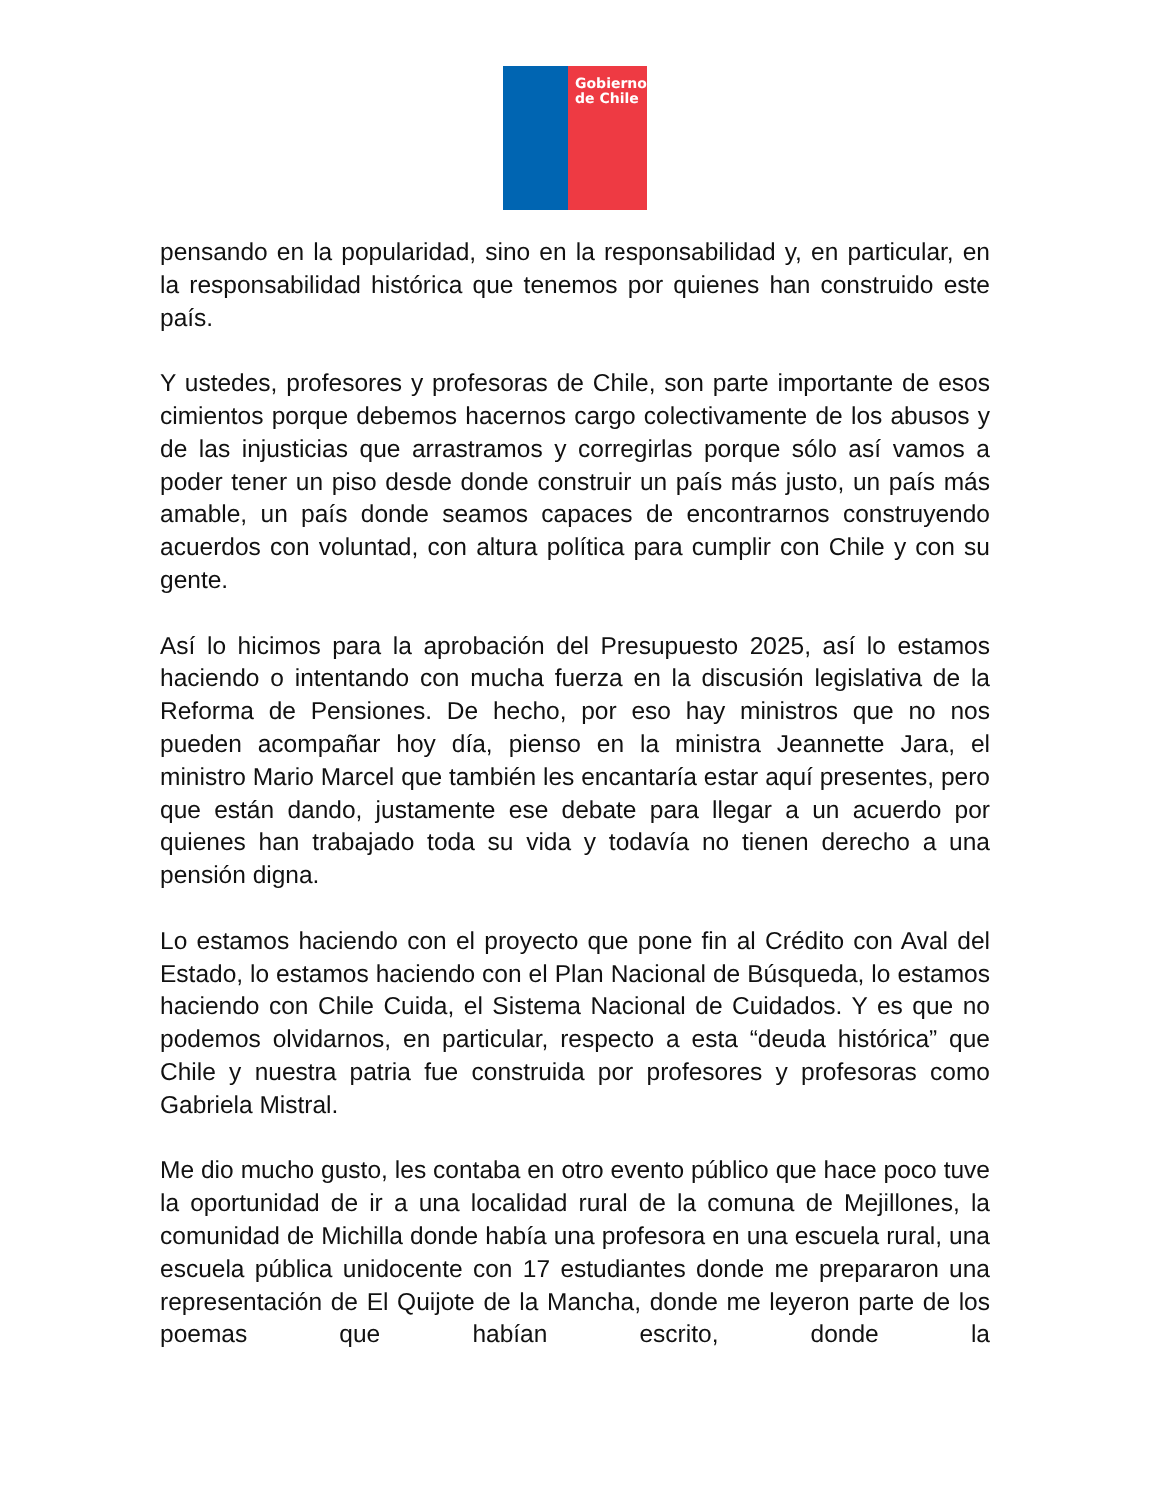Gobierno de Chile
pensando en la popularidad, sino en la responsabilidad y, en particular, en la responsabilidad histórica que tenemos por quienes han construido este país.
Y ustedes, profesores y profesoras de Chile, son parte importante de esos cimientos porque debemos hacernos cargo colectivamente de los abusos y de las injusticias que arrastramos y corregirlas porque sólo así vamos a poder tener un piso desde donde construir un país más justo, un país más amable, un país donde seamos capaces de encontrarnos construyendo acuerdos con voluntad, con altura política para cumplir con Chile y con su gente.
Así lo hicimos para la aprobación del Presupuesto 2025, así lo estamos haciendo o intentando con mucha fuerza en la discusión legislativa de la Reforma de Pensiones. De hecho, por eso hay ministros que no nos pueden acompañar hoy día, pienso en la ministra Jeannette Jara, el ministro Mario Marcel que también les encantaría estar aquí presentes, pero que están dando, justamente ese debate para llegar a un acuerdo por quienes han trabajado toda su vida y todavía no tienen derecho a una pensión digna.
Lo estamos haciendo con el proyecto que pone fin al Crédito con Aval del Estado, lo estamos haciendo con el Plan Nacional de Búsqueda, lo estamos haciendo con Chile Cuida, el Sistema Nacional de Cuidados. Y es que no podemos olvidarnos, en particular, respecto a esta “deuda histórica” que Chile y nuestra patria fue construida por profesores y profesoras como Gabriela Mistral.
Me dio mucho gusto, les contaba en otro evento público que hace poco tuve la oportunidad de ir a una localidad rural de la comuna de Mejillones, la comunidad de Michilla donde había una profesora en una escuela rural, una escuela pública unidocente con 17 estudiantes donde me prepararon una representación de El Quijote de la Mancha, donde me leyeron parte de los poemas que habían escrito, donde la